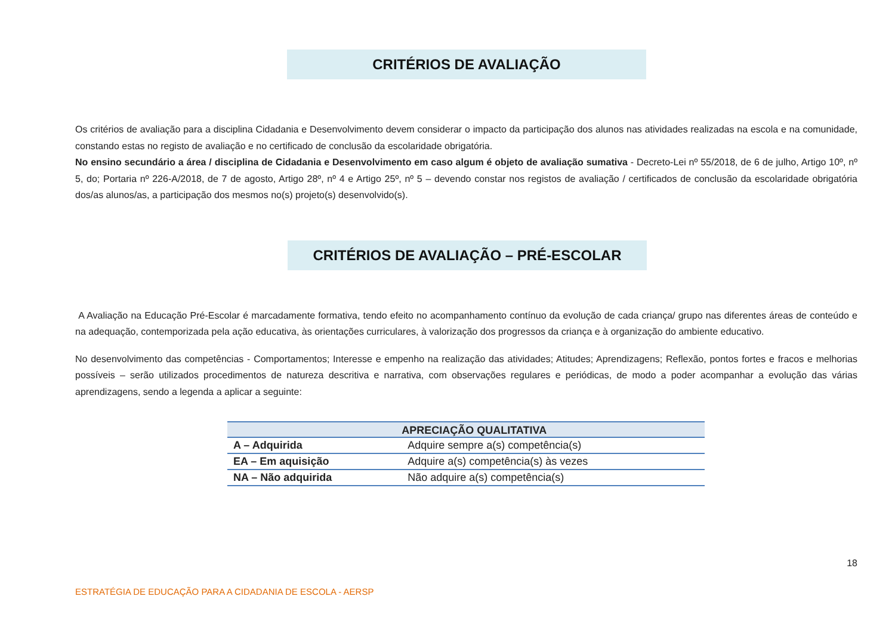CRITÉRIOS DE AVALIAÇÃO
Os critérios de avaliação para a disciplina Cidadania e Desenvolvimento devem considerar o impacto da participação dos alunos nas atividades realizadas na escola e na comunidade, constando estas no registo de avaliação e no certificado de conclusão da escolaridade obrigatória.
No ensino secundário a área / disciplina de Cidadania e Desenvolvimento em caso algum é objeto de avaliação sumativa - Decreto-Lei nº 55/2018, de 6 de julho, Artigo 10º, nº 5, do; Portaria nº 226-A/2018, de 7 de agosto, Artigo 28º, nº 4 e Artigo 25º, nº 5 – devendo constar nos registos de avaliação / certificados de conclusão da escolaridade obrigatória dos/as alunos/as, a participação dos mesmos no(s) projeto(s) desenvolvido(s).
CRITÉRIOS DE AVALIAÇÃO – PRÉ-ESCOLAR
A Avaliação na Educação Pré-Escolar é marcadamente formativa, tendo efeito no acompanhamento contínuo da evolução de cada criança/ grupo nas diferentes áreas de conteúdo e na adequação, contemporizada pela ação educativa, às orientações curriculares, à valorização dos progressos da criança e à organização do ambiente educativo.
No desenvolvimento das competências - Comportamentos; Interesse e empenho na realização das atividades; Atitudes; Aprendizagens; Reflexão, pontos fortes e fracos e melhorias possíveis – serão utilizados procedimentos de natureza descritiva e narrativa, com observações regulares e periódicas, de modo a poder acompanhar a evolução das várias aprendizagens, sendo a legenda a aplicar a seguinte:
| | APRECIAÇÃO QUALITATIVA |
| --- | --- |
| A – Adquirida | Adquire sempre a(s) competência(s) |
| EA – Em aquisição | Adquire a(s) competência(s) às vezes |
| NA – Não adquirida | Não adquire a(s) competência(s) |
18
ESTRATÉGIA DE EDUCAÇÃO PARA A CIDADANIA DE ESCOLA - AERSP